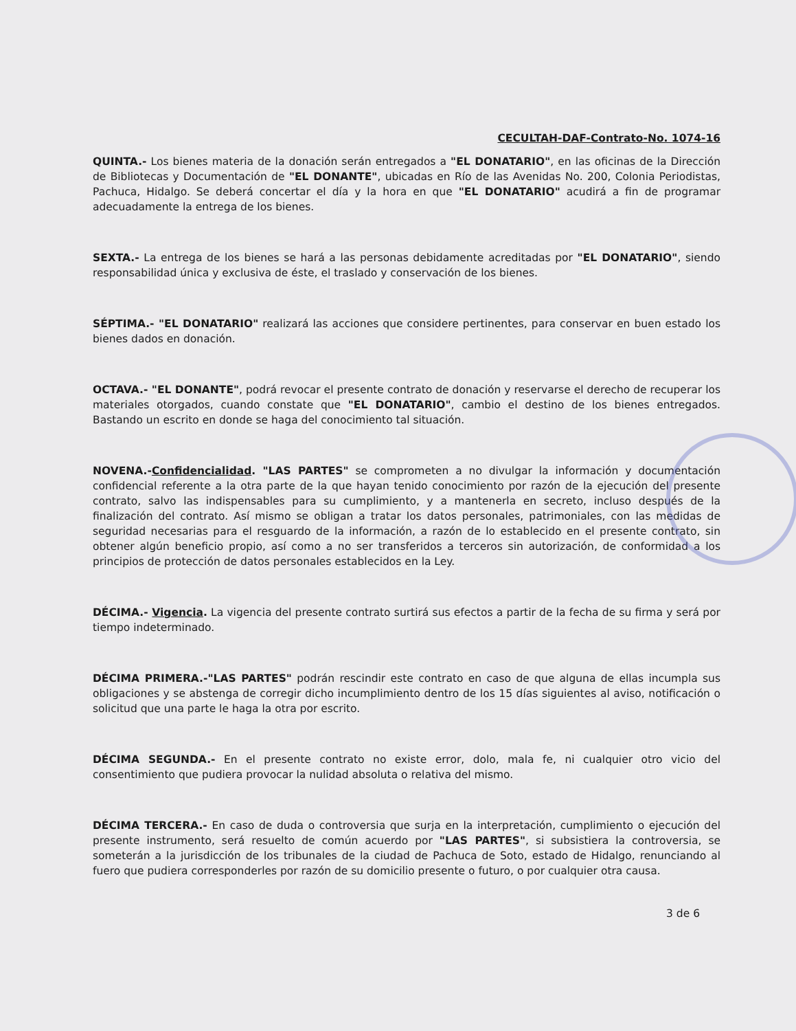CECULTAH-DAF-Contrato-No. 1074-16
QUINTA.- Los bienes materia de la donación serán entregados a "EL DONATARIO", en las oficinas de la Dirección de Bibliotecas y Documentación de "EL DONANTE", ubicadas en Río de las Avenidas No. 200, Colonia Periodistas, Pachuca, Hidalgo. Se deberá concertar el día y la hora en que "EL DONATARIO" acudirá a fin de programar adecuadamente la entrega de los bienes.
SEXTA.- La entrega de los bienes se hará a las personas debidamente acreditadas por "EL DONATARIO", siendo responsabilidad única y exclusiva de éste, el traslado y conservación de los bienes.
SÉPTIMA.- "EL DONATARIO" realizará las acciones que considere pertinentes, para conservar en buen estado los bienes dados en donación.
OCTAVA.- "EL DONANTE", podrá revocar el presente contrato de donación y reservarse el derecho de recuperar los materiales otorgados, cuando constate que "EL DONATARIO", cambio el destino de los bienes entregados. Bastando un escrito en donde se haga del conocimiento tal situación.
NOVENA.-Confidencialidad. "LAS PARTES" se comprometen a no divulgar la información y documentación confidencial referente a la otra parte de la que hayan tenido conocimiento por razón de la ejecución del presente contrato, salvo las indispensables para su cumplimiento, y a mantenerla en secreto, incluso después de la finalización del contrato. Así mismo se obligan a tratar los datos personales, patrimoniales, con las medidas de seguridad necesarias para el resguardo de la información, a razón de lo establecido en el presente contrato, sin obtener algún beneficio propio, así como a no ser transferidos a terceros sin autorización, de conformidad a los principios de protección de datos personales establecidos en la Ley.
DÉCIMA.- Vigencia. La vigencia del presente contrato surtirá sus efectos a partir de la fecha de su firma y será por tiempo indeterminado.
DÉCIMA PRIMERA.-"LAS PARTES" podrán rescindir este contrato en caso de que alguna de ellas incumpla sus obligaciones y se abstenga de corregir dicho incumplimiento dentro de los 15 días siguientes al aviso, notificación o solicitud que una parte le haga la otra por escrito.
DÉCIMA SEGUNDA.- En el presente contrato no existe error, dolo, mala fe, ni cualquier otro vicio del consentimiento que pudiera provocar la nulidad absoluta o relativa del mismo.
DÉCIMA TERCERA.- En caso de duda o controversia que surja en la interpretación, cumplimiento o ejecución del presente instrumento, será resuelto de común acuerdo por "LAS PARTES", si subsistiera la controversia, se someterán a la jurisdicción de los tribunales de la ciudad de Pachuca de Soto, estado de Hidalgo, renunciando al fuero que pudiera corresponderles por razón de su domicilio presente o futuro, o por cualquier otra causa.
3 de 6